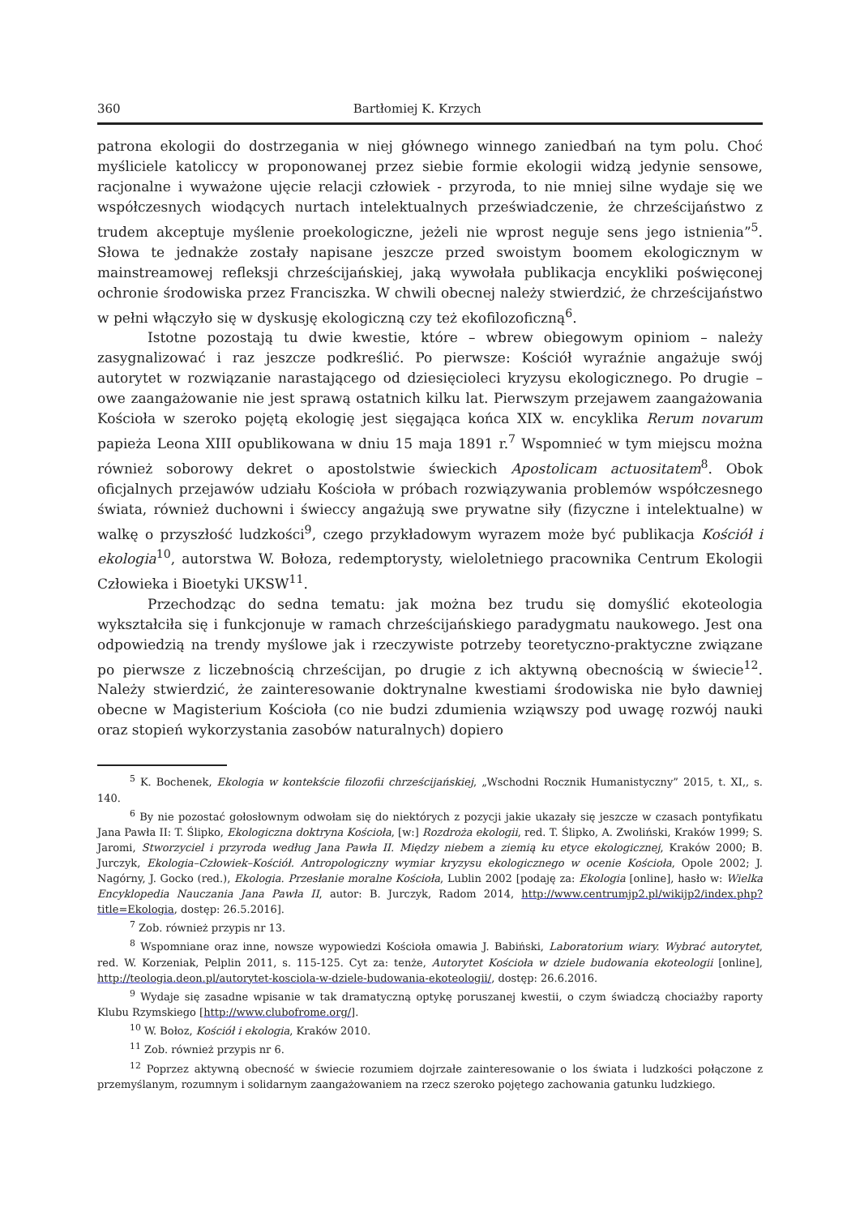360 Bartłomiej K. Krzych
patrona ekologii do dostrzegania w niej głównego winnego zaniedbań na tym polu. Choć myśliciele katoliccy w proponowanej przez siebie formie ekologii widzą jedynie sensowe, racjonalne i wyważone ujęcie relacji człowiek - przyroda, to nie mniej silne wydaje się we współczesnych wiodących nurtach intelektualnych przeświadczenie, że chrześcijaństwo z trudem akceptuje myślenie proekologiczne, jeżeli nie wprost neguje sens jego istnienia”<sup>5</sup>. Słowa te jednakże zostały napisane jeszcze przed swoistym boomem ekologicznym w mainstreamowej refleksji chrześcijańskiej, jaką wywołała publikacja encykliki poświęconej ochronie środowiska przez Franciszka. W chwili obecnej należy stwierdzić, że chrześcijaństwo w pełni włączyło się w dyskusję ekologiczną czy też ekofilozoficzną<sup>6</sup>.
Istotne pozostają tu dwie kwestie, które – wbrew obiegowym opiniom – należy zasygnalizować i raz jeszcze podkreślić. Po pierwsze: Kościół wyraźnie angażuje swój autorytet w rozwiązanie narastającego od dziesięcioleci kryzysu ekologicznego. Po drugie – owe zaangażowanie nie jest sprawą ostatnich kilku lat. Pierwszym przejawem zaangażowania Kościoła w szeroko pojętą ekologię jest sięgająca końca XIX w. encyklika Rerum novarum papieża Leona XIII opublikowana w dniu 15 maja 1891 r.<sup>7</sup> Wspomnieć w tym miejscu można również soborowy dekret o apostolstwie świeckich Apostolicam actuositatem<sup>8</sup>. Obok oficjalnych przejawów udziału Kościoła w próbach rozwiązywania problemów współczesnego świata, również duchowni i świeccy angażują swe prywatne siły (fizyczne i intelektualne) w walkę o przyszłość ludzkości<sup>9</sup>, czego przykładowym wyrazem może być publikacja Kościół i ekologia<sup>10</sup>, autorstwa W. Bołoza, redemptorysty, wieloletniego pracownika Centrum Ekologii Człowieka i Bioetyki UKSW<sup>11</sup>.
Przechodząc do sedna tematu: jak można bez trudu się domyślić ekoteologia wykształciła się i funkcjonuje w ramach chrześcijańskiego paradygmatu naukowego. Jest ona odpowiedzią na trendy myślowe jak i rzeczywiste potrzeby teoretyczno-praktyczne związane po pierwsze z liczebnością chrześcijan, po drugie z ich aktywną obecnością w świecie<sup>12</sup>. Należy stwierdzić, że zainteresowanie doktrynalne kwestiami środowiska nie było dawniej obecne w Magisterium Kościoła (co nie budzi zdumienia wziąwszy pod uwagę rozwój nauki oraz stopień wykorzystania zasobów naturalnych) dopiero
<sup>5</sup> K. Bochenek, Ekologia w kontekście filozofii chrześcijańskiej, „Wschodni Rocznik Humanistyczny” 2015, t. XI,, s. 140.
<sup>6</sup> By nie pozostać gołosłownym odwołam się do niektórych z pozycji jakie ukazały się jeszcze w czasach pontyfikatu Jana Pawła II: T. Ślipko, Ekologiczna doktryna Kościoła, [w:] Rozdroża ekologii, red. T. Ślipko, A. Zwoliński, Kraków 1999; S. Jaromi, Stworzyciel i przyroda według Jana Pawła II. Między niebem a ziemią ku etyce ekologicznej, Kraków 2000; B. Jurczyk, Ekologia–Człowiek–Kościół. Antropologiczny wymiar kryzysu ekologicznego w ocenie Kościoła, Opole 2002; J. Nagórny, J. Gocko (red.), Ekologia. Przesłanie moralne Kościoła, Lublin 2002 [podaję za: Ekologia [online], hasło w: Wielka Encyklopedia Nauczania Jana Pawła II, autor: B. Jurczyk, Radom 2014, http://www.centrumjp2.pl/wikijp2/index.php?title=Ekologia, dostęp: 26.5.2016].
<sup>7</sup> Zob. również przypis nr 13.
<sup>8</sup> Wspomniane oraz inne, nowsze wypowiedzi Kościoła omawia J. Babiński, Laboratorium wiary. Wybrać autorytet, red. W. Korzeniak, Pelplin 2011, s. 115-125. Cyt za: tenże, Autorytet Kościoła w dziele budowania ekoteologii [online], http://teologia.deon.pl/autorytet-kosciola-w-dziele-budowania-ekoteologii/, dostęp: 26.6.2016.
<sup>9</sup> Wydaje się zasadne wpisanie w tak dramatyczną optykę poruszanej kwestii, o czym świadczą chociażby raporty Klubu Rzymskiego [http://www.clubofrome.org/].
<sup>10</sup> W. Bołoz, Kościół i ekologia, Kraków 2010.
<sup>11</sup> Zob. również przypis nr 6.
<sup>12</sup> Poprzez aktywną obecność w świecie rozumiem dojrzałe zainteresowanie o los świata i ludzkości połączone z przemyślanym, rozumnym i solidarnym zaangażowaniem na rzecz szeroko pojętego zachowania gatunku ludzkiego.